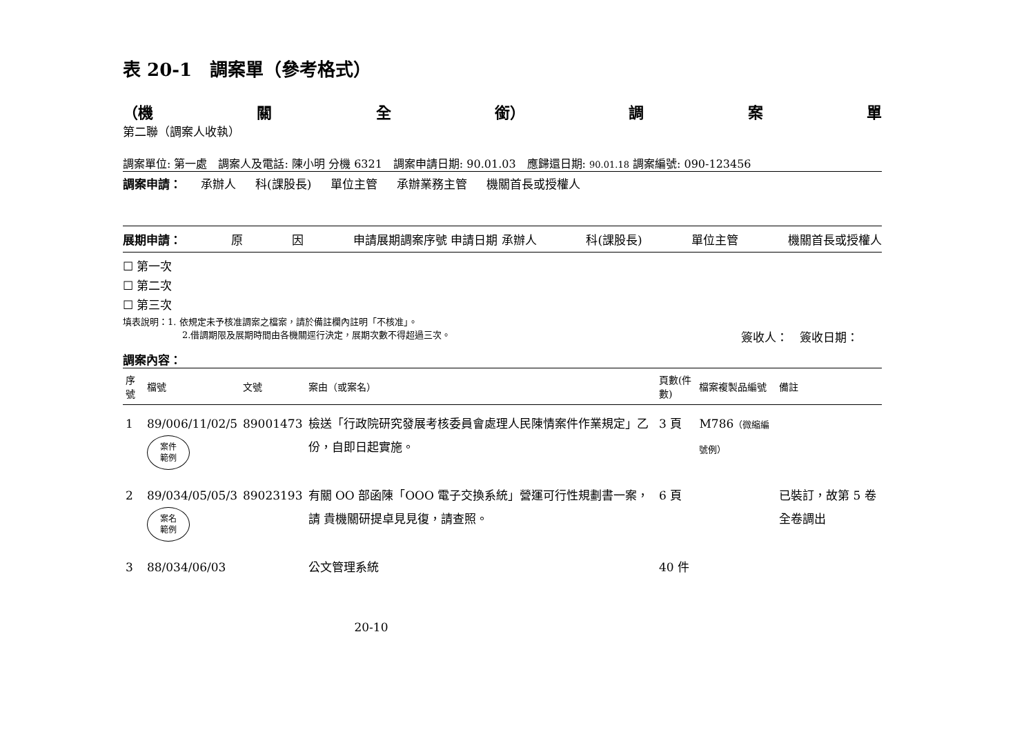表 20-1　調案單（參考格式）
（機 關 全 銜） 調 案 單
第二聯（調案人收執）
調案單位: 第一處　調案人及電話: 陳小明 分機 6321　調案申請日期: 90.01.03　應歸還日期: 90.01.18 調案編號: 090-123456
調案申請： 承辦人 科(課股長) 單位主管 承辦業務主管 機關首長或授權人
展期申請： 原 因 申請展期調案序號 申請日期 承辦人 科(課股長) 單位主管 機關首長或授權人
☐ 第一次
☐ 第二次
☐ 第三次
填表說明：1. 依規定未予核准調案之檔案，請於備註欄內註明「不核准」。
2.借調期限及展期時間由各機關逕行決定，展期次數不得超過三次。 簽收人：　簽收日期：　　
調案內容：
| 序號 | 檔號 | 文號 | 案由（或案名） | 頁數(件數) | 檔案複製品編號 | 備註 |
| --- | --- | --- | --- | --- | --- | --- |
| 1 | 89/006/11/02/5 案件 範例 | 89001473 | 檢送「行政院研究發展考核委員會處理人民陳情案件作業規定」乙份，自即日起實施。 | 3 頁 | M786 （微縮編號例） | |
| 2 | 89/034/05/05/3 案名 範例 | 89023193 | 有關 OO 部函陳「OOO 電子交換系統」營運可行性規劃書一案，請 貴機關研提卓見見復，請查照。 | 6 頁 | | 已裝訂，故第 5 卷全卷調出 |
| 3 | 88/034/06/03 | | 公文管理系統 | 40 件 | | |
20-10